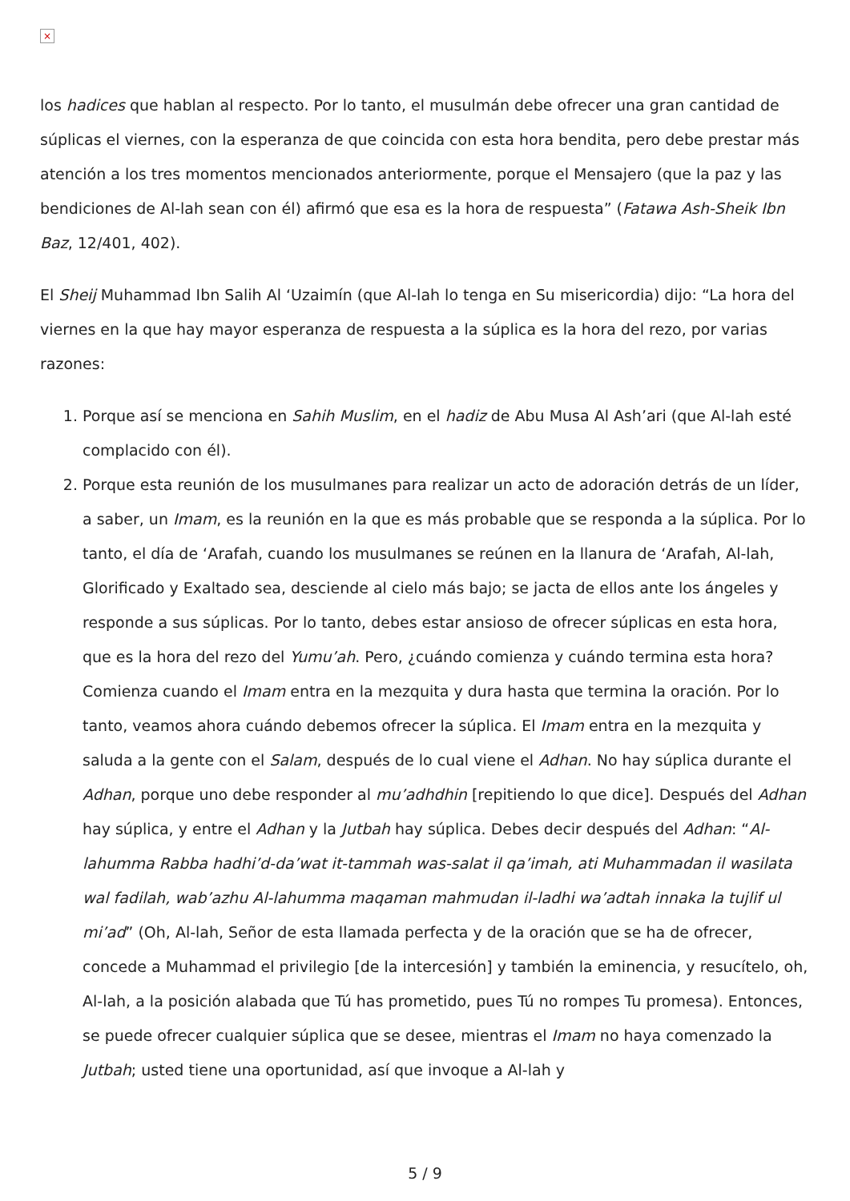×
los hadices que hablan al respecto. Por lo tanto, el musulmán debe ofrecer una gran cantidad de súplicas el viernes, con la esperanza de que coincida con esta hora bendita, pero debe prestar más atención a los tres momentos mencionados anteriormente, porque el Mensajero (que la paz y las bendiciones de Al-lah sean con él) afirmó que esa es la hora de respuesta” (Fatawa Ash-Sheik Ibn Baz, 12/401, 402).
El Sheij Muhammad Ibn Salih Al ‘Uzaimín (que Al-lah lo tenga en Su misericordia) dijo: “La hora del viernes en la que hay mayor esperanza de respuesta a la súplica es la hora del rezo, por varias razones:
1. Porque así se menciona en Sahih Muslim, en el hadiz de Abu Musa Al Ash’ari (que Al-lah esté complacido con él).
2. Porque esta reunión de los musulmanes para realizar un acto de adoración detrás de un líder, a saber, un Imam, es la reunión en la que es más probable que se responda a la súplica. Por lo tanto, el día de ‘Arafah, cuando los musulmanes se reúnen en la llanura de ‘Arafah, Al-lah, Glorificado y Exaltado sea, desciende al cielo más bajo; se jacta de ellos ante los ángeles y responde a sus súplicas. Por lo tanto, debes estar ansioso de ofrecer súplicas en esta hora, que es la hora del rezo del Yumu’ah. Pero, ¿cuándo comienza y cuándo termina esta hora? Comienza cuando el Imam entra en la mezquita y dura hasta que termina la oración. Por lo tanto, veamos ahora cuándo debemos ofrecer la súplica. El Imam entra en la mezquita y saluda a la gente con el Salam, después de lo cual viene el Adhan. No hay súplica durante el Adhan, porque uno debe responder al mu’adhdhin [repitiendo lo que dice]. Después del Adhan hay súplica, y entre el Adhan y la Jutbah hay súplica. Debes decir después del Adhan: “Al-lahumma Rabba hadhi’d-da’wat it-tammah was-salat il qa’imah, ati Muhammadan il wasilata wal fadilah, wab’azhu Al-lahumma maqaman mahmudan il-ladhi wa’adtah innaka la tujlif ul mi’ad” (Oh, Al-lah, Señor de esta llamada perfecta y de la oración que se ha de ofrecer, concede a Muhammad el privilegio [de la intercesión] y también la eminencia, y resucítelo, oh, Al-lah, a la posición alabada que Tú has prometido, pues Tú no rompes Tu promesa). Entonces, se puede ofrecer cualquier súplica que se desee, mientras el Imam no haya comenzado la Jutbah; usted tiene una oportunidad, así que invoque a Al-lah y
5 / 9